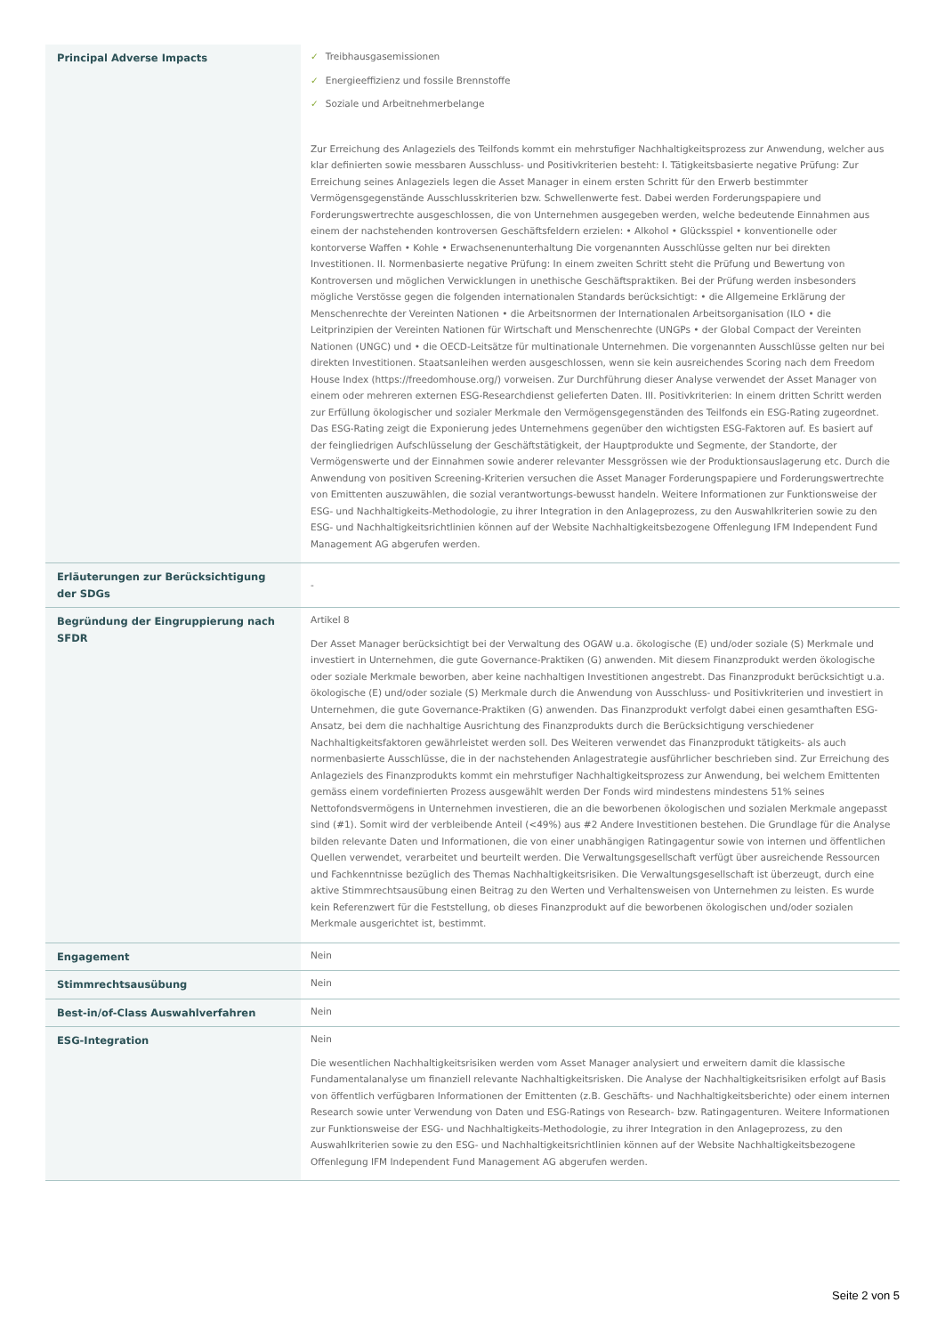| Principal Adverse Impacts | ✓ Treibhausgasemissionen ✓ Energieeffizienz und fossile Brennstoffe ✓ Soziale und Arbeitnehmerbelange Zur Erreichung des Anlageziels des Teilfonds kommt ein mehrstufiger Nachhaltigkeitsprozess zur Anwendung, welcher aus klar definierten sowie messbaren Ausschluss- und Positivkriterien besteht: I. Tätigkeitsbasierte negative Prüfung: Zur Erreichung seines Anlageziels legen die Asset Manager in einem ersten Schritt für den Erwerb bestimmter Vermögensgegenstände Ausschlusskriterien bzw. Schwellenwerte fest. Dabei werden Forderungspapiere und Forderungswertrechte ausgeschlossen, die von Unternehmen ausgegeben werden, welche bedeutende Einnahmen aus einem der nachstehenden kontroversen Geschäftsfeldern erzielen: • Alkohol • Glücksspiel • konventionelle oder kontorverse Waffen • Kohle • Erwachsenenunterhaltung Die vorgenannten Ausschlüsse gelten nur bei direkten Investitionen. II. Normenbasierte negative Prüfung: In einem zweiten Schritt steht die Prüfung und Bewertung von Kontroversen und möglichen Verwicklungen in unethische Geschäftspraktiken. Bei der Prüfung werden insbesonders mögliche Verstösse gegen die folgenden internationalen Standards berücksichtigt: • die Allgemeine Erklärung der Menschenrechte der Vereinten Nationen • die Arbeitsnormen der Internationalen Arbeitsorganisation (ILO • die Leitprinzipien der Vereinten Nationen für Wirtschaft und Menschenrechte (UNGPs • der Global Compact der Vereinten Nationen (UNGC) und • die OECD-Leitsätze für multinationale Unternehmen. Die vorgenannten Ausschlüsse gelten nur bei direkten Investitionen. Staatsanleihen werden ausgeschlossen, wenn sie kein ausreichendes Scoring nach dem Freedom House Index (https://freedomhouse.org/) vorweisen. Zur Durchführung dieser Analyse verwendet der Asset Manager von einem oder mehreren externen ESG-Researchdienst gelieferten Daten. III. Positivkriterien: In einem dritten Schritt werden zur Erfüllung ökologischer und sozialer Merkmale den Vermögensgegenständen des Teilfonds ein ESG-Rating zugeordnet. Das ESG-Rating zeigt die Exponierung jedes Unternehmens gegenüber den wichtigsten ESG-Faktoren auf. Es basiert auf der feingliedrigen Aufschlüsselung der Geschäftstätigkeit, der Hauptprodukte und Segmente, der Standorte, der Vermögenswerte und der Einnahmen sowie anderer relevanter Messgrössen wie der Produktionsauslagerung etc. Durch die Anwendung von positiven Screening-Kriterien versuchen die Asset Manager Forderungspapiere und Forderungswertrechte von Emittenten auszuwählen, die sozial verantwortungs-bewusst handeln. Weitere Informationen zur Funktionsweise der ESG- und Nachhaltigkeits-Methodologie, zu ihrer Integration in den Anlageprozess, zu den Auswahlkriterien sowie zu den ESG- und Nachhaltigkeitsrichtlinien können auf der Website Nachhaltigkeitsbezogene Offenlegung IFM Independent Fund Management AG abgerufen werden. |
| Erläuterungen zur Berücksichtigung der SDGs | - |
| Begründung der Eingruppierung nach SFDR | Artikel 8 Der Asset Manager berücksichtigt bei der Verwaltung des OGAW u.a. ökologische (E) und/oder soziale (S) Merkmale und investiert in Unternehmen, die gute Governance-Praktiken (G) anwenden. Mit diesem Finanzprodukt werden ökologische oder soziale Merkmale beworben, aber keine nachhaltigen Investitionen angestrebt. Das Finanzprodukt berücksichtigt u.a. ökologische (E) und/oder soziale (S) Merkmale durch die Anwendung von Ausschluss- und Positivkriterien und investiert in Unternehmen, die gute Governance-Praktiken (G) anwenden. Das Finanzprodukt verfolgt dabei einen gesamthaften ESG-Ansatz, bei dem die nachhaltige Ausrichtung des Finanzprodukts durch die Berücksichtigung verschiedener Nachhaltigkeitsfaktoren gewährleistet werden soll. Des Weiteren verwendet das Finanzprodukt tätigkeits- als auch normenbasierte Ausschlüsse, die in der nachstehenden Anlagestrategie ausführlicher beschrieben sind. Zur Erreichung des Anlageziels des Finanzprodukts kommt ein mehrstufiger Nachhaltigkeitsprozess zur Anwendung, bei welchem Emittenten gemäss einem vordefinierten Prozess ausgewählt werden Der Fonds wird mindestens mindestens 51% seines Nettofondsvermögens in Unternehmen investieren, die an die beworbenen ökologischen und sozialen Merkmale angepasst sind (#1). Somit wird der verbleibende Anteil (<49%) aus #2 Andere Investitionen bestehen. Die Grundlage für die Analyse bilden relevante Daten und Informationen, die von einer unabhängigen Ratingagentur sowie von internen und öffentlichen Quellen verwendet, verarbeitet und beurteilt werden. Die Verwaltungsgesellschaft verfügt über ausreichende Ressourcen und Fachkenntnisse bezüglich des Themas Nachhaltigkeitsrisiken. Die Verwaltungsgesellschaft ist überzeugt, durch eine aktive Stimmrechtsausübung einen Beitrag zu den Werten und Verhaltensweisen von Unternehmen zu leisten. Es wurde kein Referenzwert für die Feststellung, ob dieses Finanzprodukt auf die beworbenen ökologischen und/oder sozialen Merkmale ausgerichtet ist, bestimmt. |
| Engagement | Nein |
| Stimmrechtsausübung | Nein |
| Best-in/of-Class Auswahlverfahren | Nein |
| ESG-Integration | Nein Die wesentlichen Nachhaltigkeitsrisiken werden vom Asset Manager analysiert und erweitern damit die klassische Fundamentalanalyse um finanziell relevante Nachhaltigkeitsrisken. Die Analyse der Nachhaltigkeitsrisiken erfolgt auf Basis von öffentlich verfügbaren Informationen der Emittenten (z.B. Geschäfts- und Nachhaltigkeitsberichte) oder einem internen Research sowie unter Verwendung von Daten und ESG-Ratings von Research- bzw. Ratingagenturen. Weitere Informationen zur Funktionsweise der ESG- und Nachhaltigkeits-Methodologie, zu ihrer Integration in den Anlageprozess, zu den Auswahlkriterien sowie zu den ESG- und Nachhaltigkeitsrichtlinien können auf der Website Nachhaltigkeitsbezogene Offenlegung IFM Independent Fund Management AG abgerufen werden. |
Seite 2 von 5